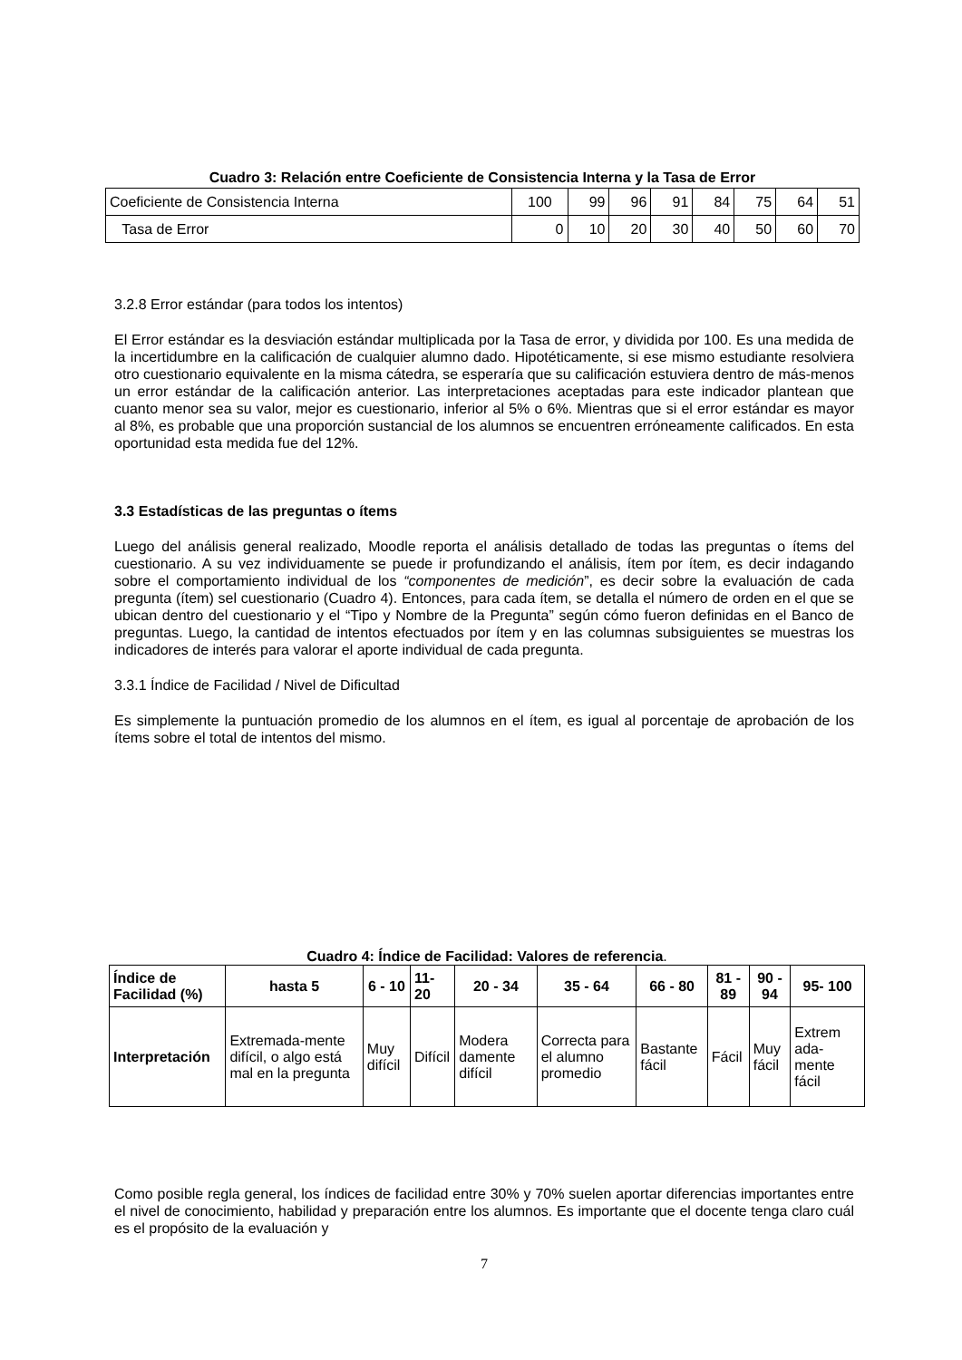Cuadro 3: Relación entre Coeficiente de Consistencia Interna y la Tasa de Error
| Coeficiente de Consistencia Interna | 100 | 99 | 96 | 91 | 84 | 75 | 64 | 51 |
| Tasa de Error | 0 | 10 | 20 | 30 | 40 | 50 | 60 | 70 |
3.2.8 Error estándar (para todos los intentos)
El Error estándar es la desviación estándar multiplicada por la Tasa de error, y dividida por 100. Es una medida de la incertidumbre en la calificación de cualquier alumno dado. Hipotéticamente, si ese mismo estudiante resolviera otro cuestionario equivalente en la misma cátedra, se esperaría que su calificación estuviera dentro de más-menos un error estándar de la calificación anterior. Las interpretaciones aceptadas para este indicador plantean que cuanto menor sea su valor, mejor es cuestionario, inferior al 5% o 6%. Mientras que si el error estándar es mayor al 8%, es probable que una proporción sustancial de los alumnos se encuentren erróneamente calificados. En esta oportunidad esta medida fue del 12%.
3.3 Estadísticas de las preguntas o ítems
Luego del análisis general realizado, Moodle reporta el análisis detallado de todas las preguntas o ítems del cuestionario. A su vez individuamente se puede ir profundizando el análisis, ítem por ítem, es decir indagando sobre el comportamiento individual de los “componentes de medición”, es decir sobre la evaluación de cada pregunta (ítem) sel cuestionario (Cuadro 4). Entonces, para cada ítem, se detalla el número de orden en el que se ubican dentro del cuestionario y el “Tipo y Nombre de la Pregunta” según cómo fueron definidas en el Banco de preguntas. Luego, la cantidad de intentos efectuados por ítem y en las columnas subsiguientes se muestras los indicadores de interés para valorar el aporte individual de cada pregunta.
3.3.1 Índice de Facilidad / Nivel de Dificultad
Es simplemente la puntuación promedio de los alumnos en el ítem, es igual al porcentaje de aprobación de los ítems sobre el total de intentos del mismo.
Cuadro 4: Índice de Facilidad: Valores de referencia.
| Índice de Facilidad (%) | hasta 5 | 6 - 10 | 11- 20 | 20 - 34 | 35 - 64 | 66 - 80 | 81 - 89 | 90 - 94 | 95- 100 |
| --- | --- | --- | --- | --- | --- | --- | --- | --- | --- |
| Interpretación | Extremada-mente difícil, o algo está mal en la pregunta | Muy difícil | Difícil | Modera damente difícil | Correcta para el alumno promedio | Bastante fácil | Fácil | Muy fácil | Extrem ada-mente fácil |
Como posible regla general, los índices de facilidad entre 30% y 70% suelen aportar diferencias importantes entre el nivel de conocimiento, habilidad y preparación entre los alumnos. Es importante que el docente tenga claro cuál es el propósito de la evaluación y
7